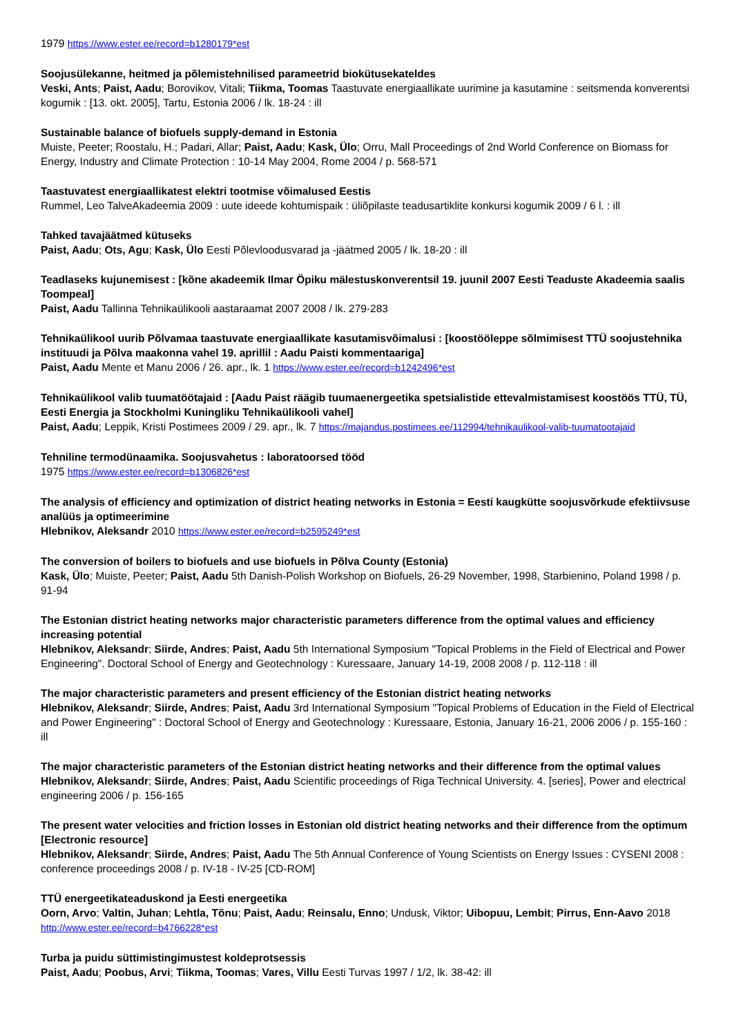1979 https://www.ester.ee/record=b1280179*est
Soojusülekanne, heitmed ja põlemistehnilised parameetrid biokütusekateldes
Veski, Ants; Paist, Aadu; Borovikov, Vitali; Tiikma, Toomas Taastuvate energiaallikate uurimine ja kasutamine : seitsmenda konverentsi kogumik : [13. okt. 2005], Tartu, Estonia 2006 / lk. 18-24 : ill
Sustainable balance of biofuels supply-demand in Estonia
Muiste, Peeter; Roostalu, H.; Padari, Allar; Paist, Aadu; Kask, Ülo; Orru, Mall Proceedings of 2nd World Conference on Biomass for Energy, Industry and Climate Protection : 10-14 May 2004, Rome 2004 / p. 568-571
Taastuvatest energiaallikatest elektri tootmise võimalused Eestis
Rummel, Leo TalveAkadeemia 2009 : uute ideede kohtumispaik : üliõpilaste teadusartiklite konkursi kogumik 2009 / 6 l. : ill
Tahked tavajäätmed kütuseks
Paist, Aadu; Ots, Agu; Kask, Ülo Eesti Põlevloodusvarad ja -jäätmed 2005 / lk. 18-20 : ill
Teadlaseks kujunemisest : [kõne akadeemik Ilmar Öpiku mälestuskonverentsil 19. juunil 2007 Eesti Teaduste Akadeemia saalis Toompeal]
Paist, Aadu Tallinna Tehnikaülikooli aastaraamat 2007 2008 / lk. 279-283
Tehnikaülikool uurib Põlvamaa taastuvate energiaallikate kasutamisvõimalusi : [koostööleppe sõlmimisest TTÜ soojustehnika instituudi ja Põlva maakonna vahel 19. aprillil : Aadu Paisti kommentaariga]
Paist, Aadu Mente et Manu 2006 / 26. apr., lk. 1 https://www.ester.ee/record=b1242496*est
Tehnikaülikool valib tuumatöötajaid : [Aadu Paist räägib tuumaenergeetika spetsialistide ettevalmistamisest koostöös TTÜ, TÜ, Eesti Energia ja Stockholmi Kuningliku Tehnikaülikooli vahel]
Paist, Aadu; Leppik, Kristi Postimees 2009 / 29. apr., lk. 7 https://majandus.postimees.ee/112994/tehnikaulikool-valib-tuumatootajaid
Tehniline termodünaamika. Soojusvahetus : laboratoorsed tööd
1975 https://www.ester.ee/record=b1306826*est
The analysis of efficiency and optimization of district heating networks in Estonia = Eesti kaugkütte soojusvõrkude efektiivsuse analüüs ja optimeerimine
Hlebnikov, Aleksandr 2010 https://www.ester.ee/record=b2595249*est
The conversion of boilers to biofuels and use biofuels in Põlva County (Estonia)
Kask, Ülo; Muiste, Peeter; Paist, Aadu 5th Danish-Polish Workshop on Biofuels, 26-29 November, 1998, Starbienino, Poland 1998 / p. 91-94
The Estonian district heating networks major characteristic parameters difference from the optimal values and efficiency increasing potential
Hlebnikov, Aleksandr; Siirde, Andres; Paist, Aadu 5th International Symposium "Topical Problems in the Field of Electrical and Power Engineering". Doctoral School of Energy and Geotechnology : Kuressaare, January 14-19, 2008 2008 / p. 112-118 : ill
The major characteristic parameters and present efficiency of the Estonian district heating networks
Hlebnikov, Aleksandr; Siirde, Andres; Paist, Aadu 3rd International Symposium "Topical Problems of Education in the Field of Electrical and Power Engineering" : Doctoral School of Energy and Geotechnology : Kuressaare, Estonia, January 16-21, 2006 2006 / p. 155-160 : ill
The major characteristic parameters of the Estonian district heating networks and their difference from the optimal values
Hlebnikov, Aleksandr; Siirde, Andres; Paist, Aadu Scientific proceedings of Riga Technical University. 4. [series], Power and electrical engineering 2006 / p. 156-165
The present water velocities and friction losses in Estonian old district heating networks and their difference from the optimum [Electronic resource]
Hlebnikov, Aleksandr; Siirde, Andres; Paist, Aadu The 5th Annual Conference of Young Scientists on Energy Issues : CYSENI 2008 : conference proceedings 2008 / p. IV-18 - IV-25 [CD-ROM]
TTÜ energeetikateaduskond ja Eesti energeetika
Oorn, Arvo; Valtin, Juhan; Lehtla, Tõnu; Paist, Aadu; Reinsalu, Enno; Undusk, Viktor; Uibopuu, Lembit; Pirrus, Enn-Aavo 2018 http://www.ester.ee/record=b4766228*est
Turba ja puidu süttimistingimustest koldeprotsessis
Paist, Aadu; Poobus, Arvi; Tiikma, Toomas; Vares, Villu Eesti Turvas 1997 / 1/2, lk. 38-42: ill